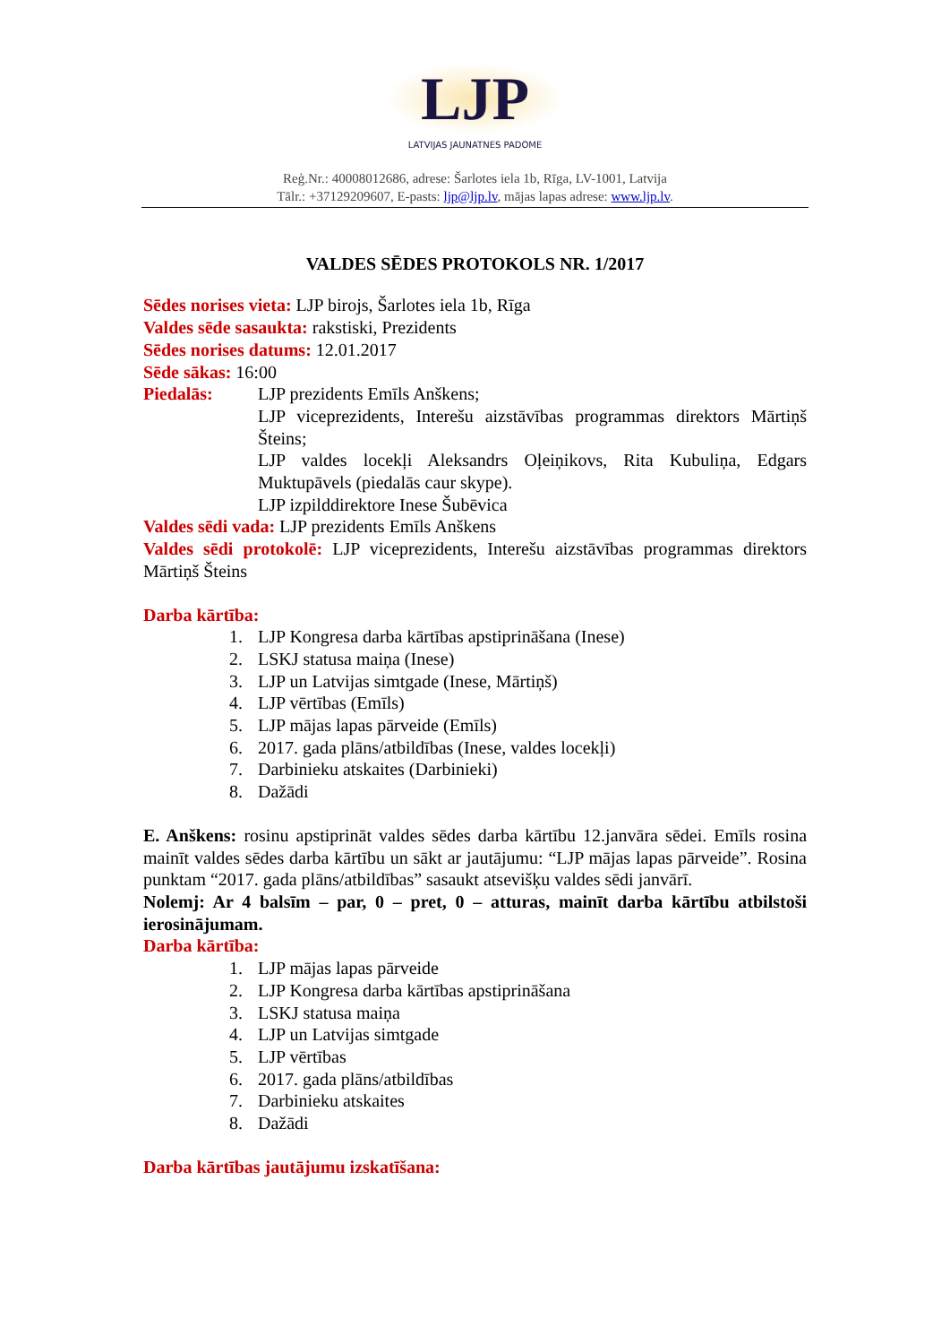LJP
LATVIJAS JAUNATNES PADOME
Reģ.Nr.: 40008012686, adrese: Šarlotes iela 1b, Rīga, LV-1001, Latvija
Tālr.: +37129209607, E-pasts: ljp@ljp.lv, mājas lapas adrese: www.ljp.lv.
VALDES SĒDES PROTOKOLS NR. 1/2017
Sēdes norises vieta: LJP birojs, Šarlotes iela 1b, Rīga
Valdes sēde sasaukta: rakstiski, Prezidents
Sēdes norises datums: 12.01.2017
Sēde sākas: 16:00
Piedalās: LJP prezidents Emīls Anškens;
LJP viceprezidents, Interešu aizstāvības programmas direktors Mārtiņš Šteins;
LJP valdes locekļi Aleksandrs Oļeiņikovs, Rita Kubuliņa, Edgars Muktupāvels (piedalās caur skype).
LJP izpilddirektore Inese Šubēvica
Valdes sēdi vada: LJP prezidents Emīls Anškens
Valdes sēdi protokolē: LJP viceprezidents, Interešu aizstāvības programmas direktors Mārtiņš Šteins
Darba kārtība:
1. LJP Kongresa darba kārtības apstiprināšana (Inese)
2. LSKJ statusa maiņa (Inese)
3. LJP un Latvijas simtgade (Inese, Mārtiņš)
4. LJP vērtības (Emīls)
5. LJP mājas lapas pārveide (Emīls)
6. 2017. gada plāns/atbildības (Inese, valdes locekļi)
7. Darbinieku atskaites (Darbinieki)
8. Dažādi
E. Anškens: rosinu apstiprināt valdes sēdes darba kārtību 12.janvāra sēdei. Emīls rosina mainīt valdes sēdes darba kārtību un sākt ar jautājumu: “LJP mājas lapas pārveide”. Rosina punktam “2017. gada plāns/atbildības” sasaukt atsevišķu valdes sēdi janvārī.
Nolemj: Ar 4 balsīm – par, 0 – pret, 0 – atturas, mainīt darba kārtību atbilstoši ierosinājumam.
Darba kārtība:
1. LJP mājas lapas pārveide
2. LJP Kongresa darba kārtības apstiprināšana
3. LSKJ statusa maiņa
4. LJP un Latvijas simtgade
5. LJP vērtības
6. 2017. gada plāns/atbildības
7. Darbinieku atskaites
8. Dažādi
Darba kārtības jautājumu izskatīšana: